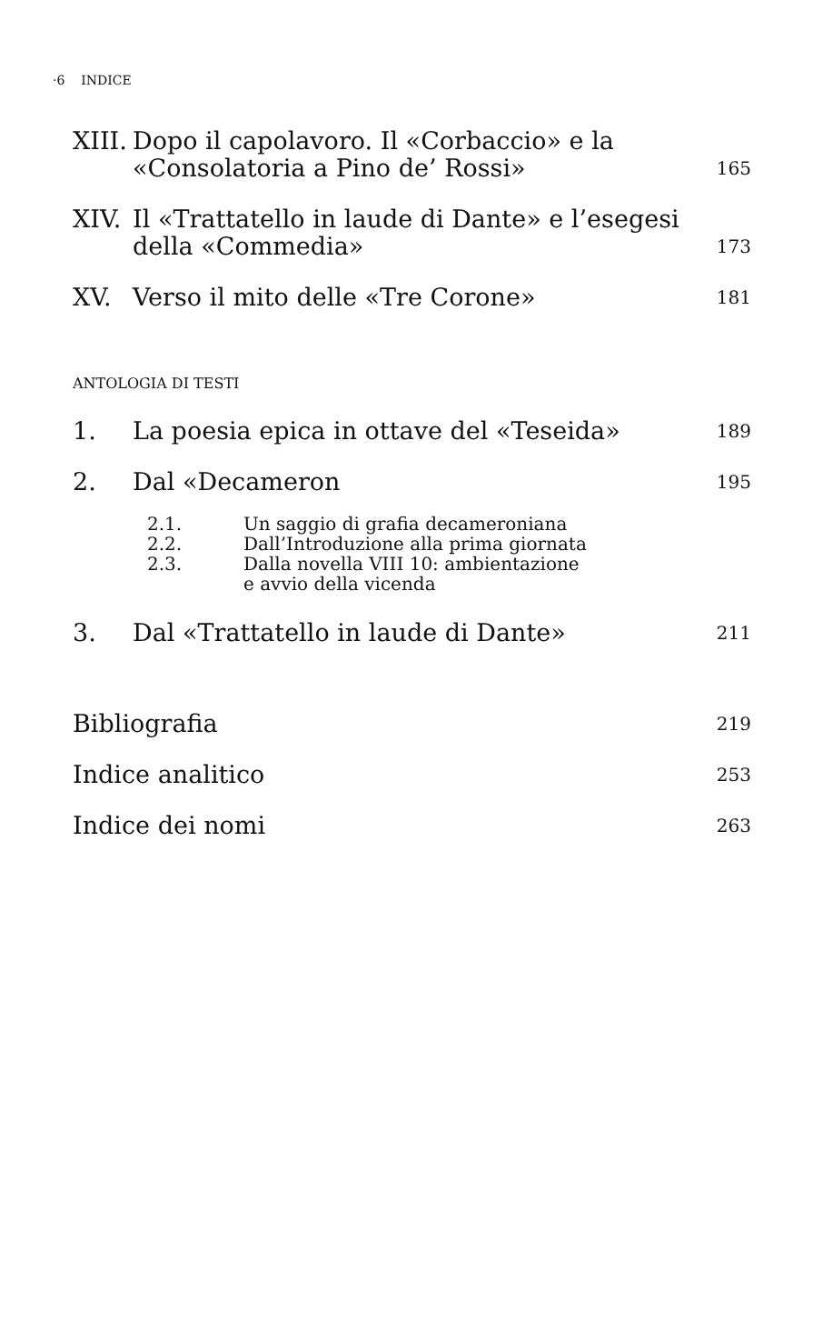·6 INDICE
XIII. Dopo il capolavoro. Il «Corbaccio» e la «Consolatoria a Pino de’ Rossi» 165
XIV. Il «Trattatello in laude di Dante» e l’esegesi della «Commedia» 173
XV. Verso il mito delle «Tre Corone» 181
ANTOLOGIA DI TESTI
1. La poesia epica in ottave del «Teseida» 189
2. Dal «Decameron 195
2.1. Un saggio di grafia decameroniana
2.2. Dall’Introduzione alla prima giornata
2.3. Dalla novella VIII 10: ambientazione
e avvio della vicenda
3. Dal «Trattatello in laude di Dante» 211
Bibliografia 219
Indice analitico 253
Indice dei nomi 263